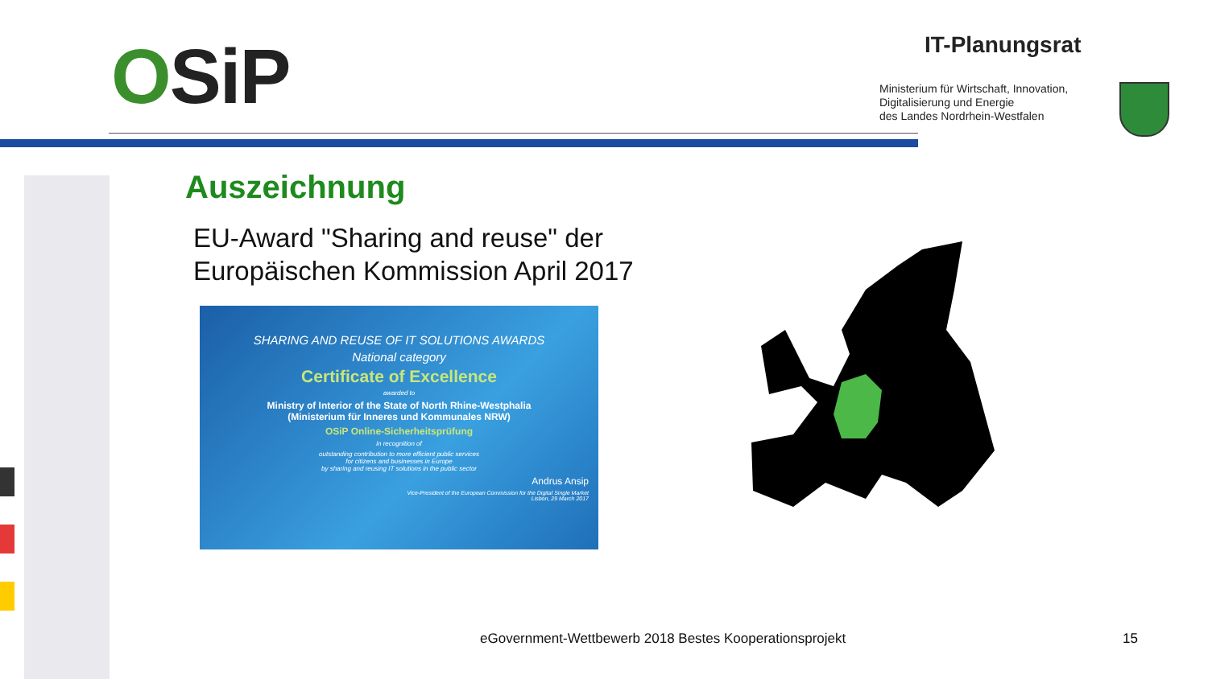OSiP IT-Planungsrat
Ministerium für Wirtschaft, Innovation,
Digitalisierung und Energie
des Landes Nordrhein-Westfalen
Auszeichnung
EU-Award "Sharing and reuse" der
Europäischen Kommission April 2017
SHARING AND REUSE OF IT SOLUTIONS AWARDS
National category
Certificate of Excellence
awarded to
Ministry of Interior of the State of North Rhine-Westphalia
(Ministerium für Inneres und Kommunales NRW)
OSiP Online-Sicherheitsprüfung
in recognition of
outstanding contribution to more efficient public services
for citizens and businesses in Europe
by sharing and reusing IT solutions in the public sector
Andrus Ansip
Vice-President of the European Commission for the Digital Single Market
Lisbon, 29 March 2017
eGovernment-Wettbewerb 2018 Bestes Kooperationsprojekt
15